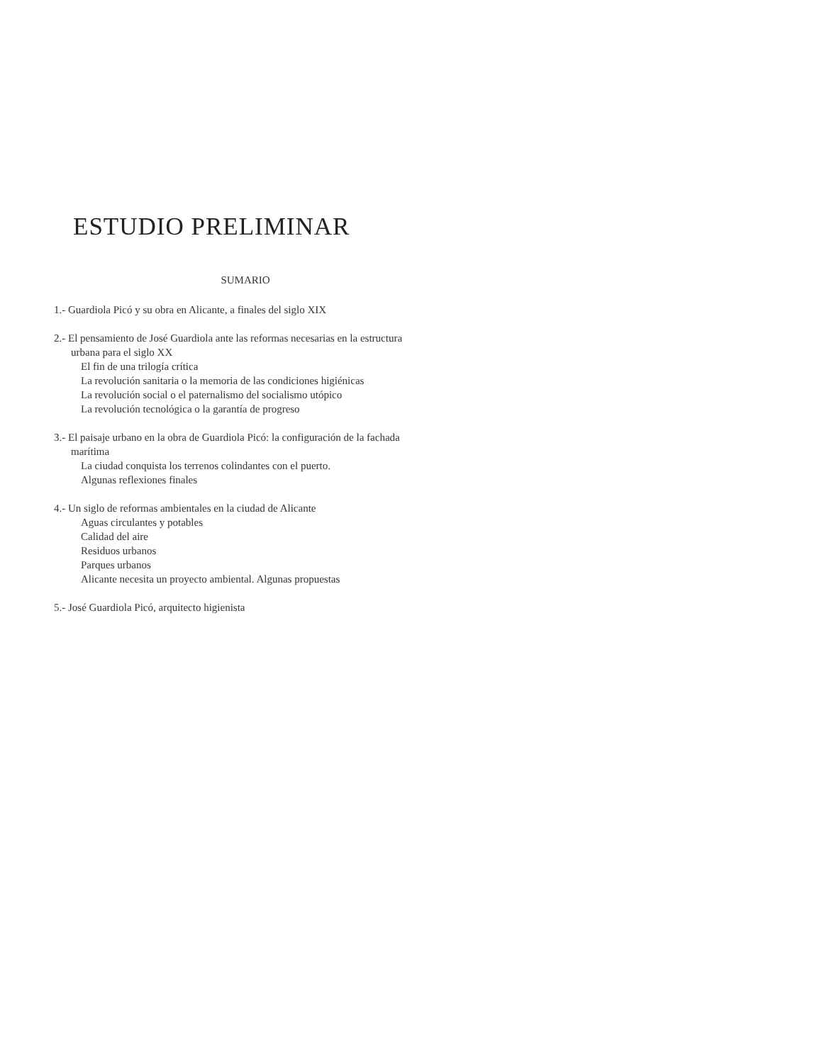ESTUDIO PRELIMINAR
SUMARIO
1.- Guardiola Picó y su obra en Alicante, a finales del siglo XIX
2.- El pensamiento de José Guardiola ante las reformas necesarias en la estructura urbana para el siglo XX
El fin de una trilogía crítica
La revolución sanitaria o la memoria de las condiciones higiénicas
La revolución social o el paternalismo del socialismo utópico
La revolución tecnológica o la garantía de progreso
3.- El paisaje urbano en la obra de Guardiola Picó: la configuración de la fachada marítima
La ciudad conquista los terrenos colindantes con el puerto.
Algunas reflexiones finales
4.- Un siglo de reformas ambientales en la ciudad de Alicante
Aguas circulantes y potables
Calidad del aire
Residuos urbanos
Parques urbanos
Alicante necesita un proyecto ambiental. Algunas propuestas
5.- José Guardiola Picó, arquitecto higienista